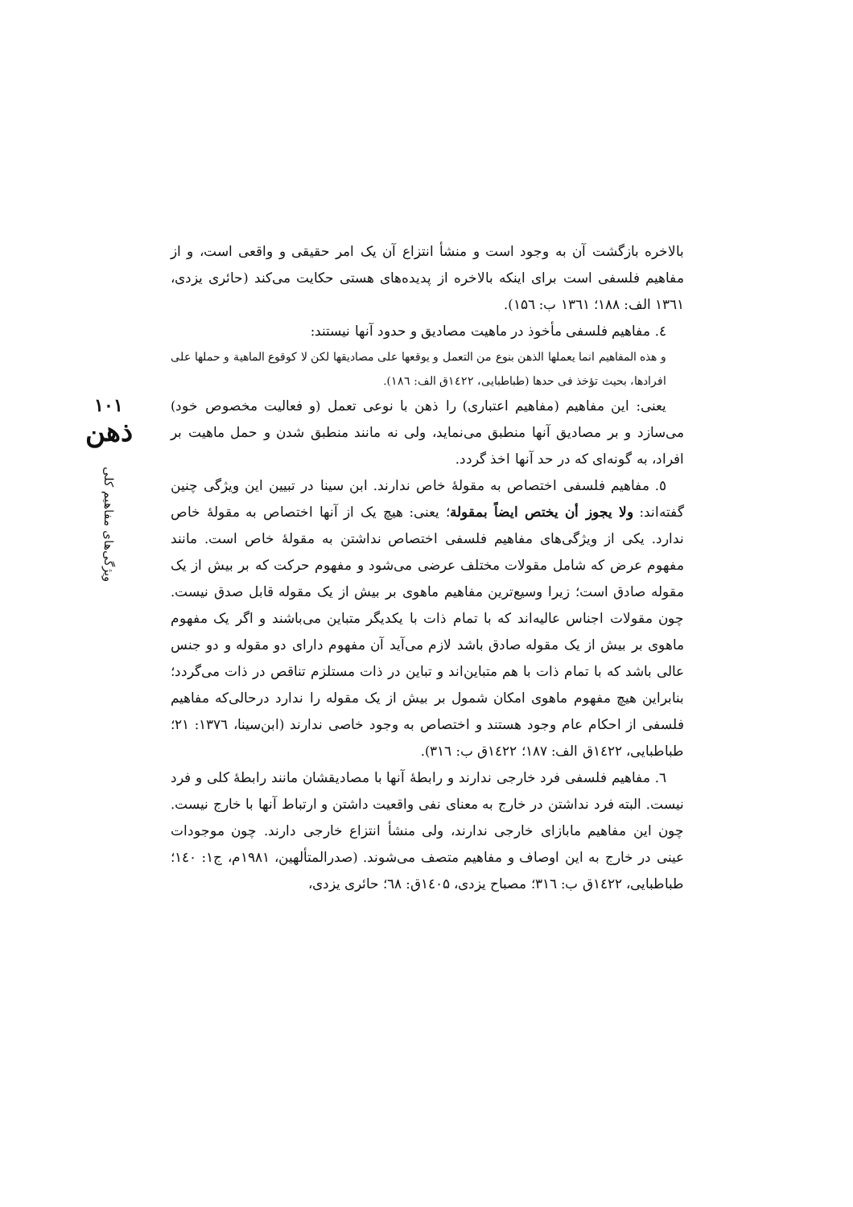۱۰۱
ذهن
ویژگی‌های مفاهیم کلی
بالاخره بازگشت آن به وجود است و منشأ انتزاع آن یک امر حقیقی و واقعی است، و از مفاهیم فلسفی است برای اینکه بالاخره از پدیده‌های هستی حکایت می‌کند (حائری یزدی، ۱۳٦۱ الف: ۱۸۸؛ ۱۳٦۱ ب: ۱۵٦).
٤. مفاهیم فلسفی مأخوذ در ماهیت مصادیق و حدود آنها نیستند:
و هذه المفاهیم انما یعملها الذهن بنوع من التعمل و یوقعها علی مصادیقها لکن لا کوقوع الماهیة و حملها علی افرادها، بحیث تؤخذ فی حدها (طباطبایی، ۱٤۲۲ق الف: ۱۸٦).
یعنی: این مفاهیم (مفاهیم اعتباری) را ذهن با نوعی تعمل (و فعالیت مخصوص خود) می‌سازد و بر مصادیق آنها منطبق می‌نماید، ولی نه مانند منطبق شدن و حمل ماهیت بر افراد، به گونه‌ای که در حد آنها اخذ گردد.
٥. مفاهیم فلسفی اختصاص به مقولهٔ خاص ندارند. ابن سینا در تبیین این ویژگی چنین گفته‌اند: ولا یجوز أن یختص ایضاً بمقولة؛ یعنی: هیچ یک از آنها اختصاص به مقولهٔ خاص ندارد. یکی از ویژگی‌های مفاهیم فلسفی اختصاص نداشتن به مقولهٔ خاص است. مانند مفهوم عرض که شامل مقولات مختلف عرضی می‌شود و مفهوم حرکت که بر بیش از یک مقوله صادق است؛ زیرا وسیع‌ترین مفاهیم ماهوی بر بیش از یک مقوله قابل صدق نیست. چون مقولات اجناس عالیه‌اند که با تمام ذات با یکدیگر متباین می‌باشند و اگر یک مفهوم ماهوی بر بیش از یک مقوله صادق باشد لازم می‌آید آن مفهوم دارای دو مقوله و دو جنس عالی باشد که با تمام ذات با هم متباین‌اند و تباین در ذات مستلزم تناقص در ذات می‌گردد؛ بنابراین هیچ مفهوم ماهوی امکان شمول بر بیش از یک مقوله را ندارد درحالی‌که مفاهیم فلسفی از احکام عام وجود هستند و اختصاص به وجود خاصی ندارند (ابن‌سینا، ۱۳۷٦: ۲۱؛ طباطبایی، ۱٤۲۲ق الف: ۱۸۷؛ ۱٤۲۲ق ب: ۳۱٦).
٦. مفاهیم فلسفی فرد خارجی ندارند و رابطهٔ آنها با مصادیقشان مانند رابطهٔ کلی و فرد نیست. البته فرد نداشتن در خارج به معنای نفی واقعیت داشتن و ارتباط آنها با خارج نیست. چون این مفاهیم مابازای خارجی ندارند، ولی منشأ انتزاع خارجی دارند. چون موجودات عینی در خارج به این اوصاف و مفاهیم متصف می‌شوند. (صدرالمتألهین، ۱۹۸۱م، ج۱: ۱٤۰؛ طباطبایی، ۱٤۲۲ق ب: ۳۱٦؛ مصباح یزدی، ۱٤۰۵ق: ٦۸؛ حائری یزدی،